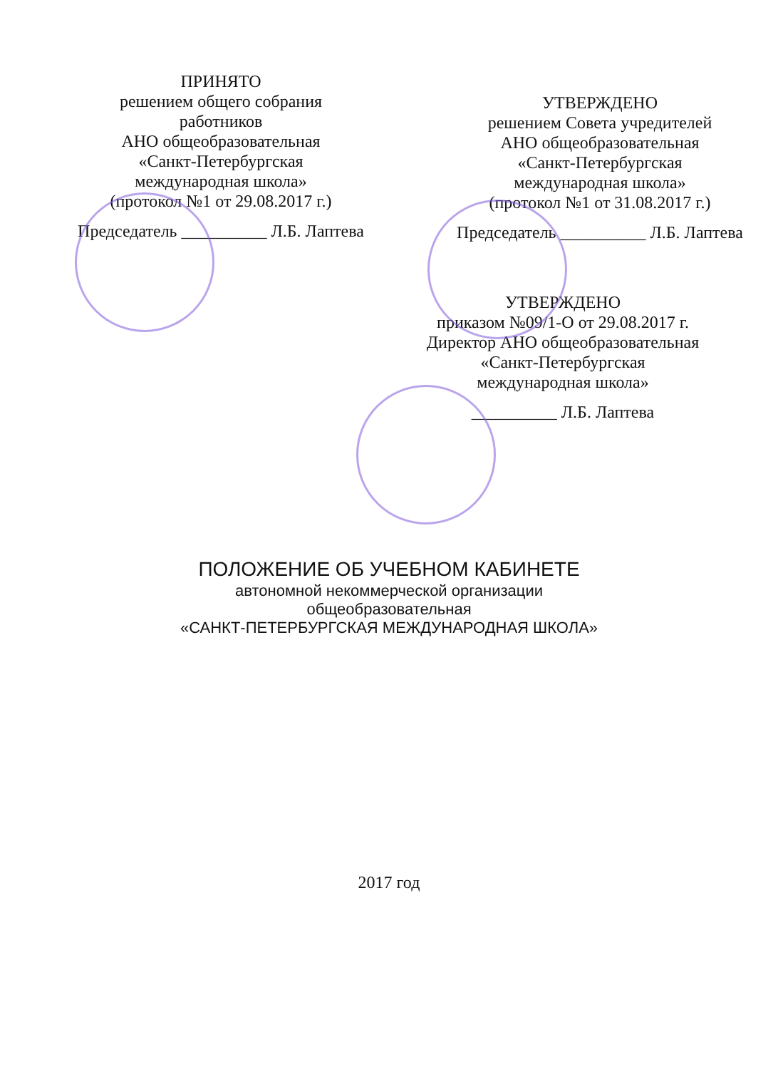ПРИНЯТО
решением общего собрания
работников
АНО общеобразовательная
«Санкт-Петербургская
международная школа»
(протокол №1 от 29.08.2017 г.)
Председатель __________ Л.Б. Лаптева
УТВЕРЖДЕНО
решением Совета учредителей
АНО общеобразовательная
«Санкт-Петербургская
международная школа»
(протокол №1 от 31.08.2017 г.)
Председатель __________ Л.Б. Лаптева
УТВЕРЖДЕНО
приказом №09/1-О от 29.08.2017 г.
Директор АНО общеобразовательная
«Санкт-Петербургская
международная школа»
__________ Л.Б. Лаптева
ПОЛОЖЕНИЕ ОБ УЧЕБНОМ КАБИНЕТЕ
автономной некоммерческой организации
общеобразовательная
«САНКТ-ПЕТЕРБУРГСКАЯ МЕЖДУНАРОДНАЯ ШКОЛА»
2017 год